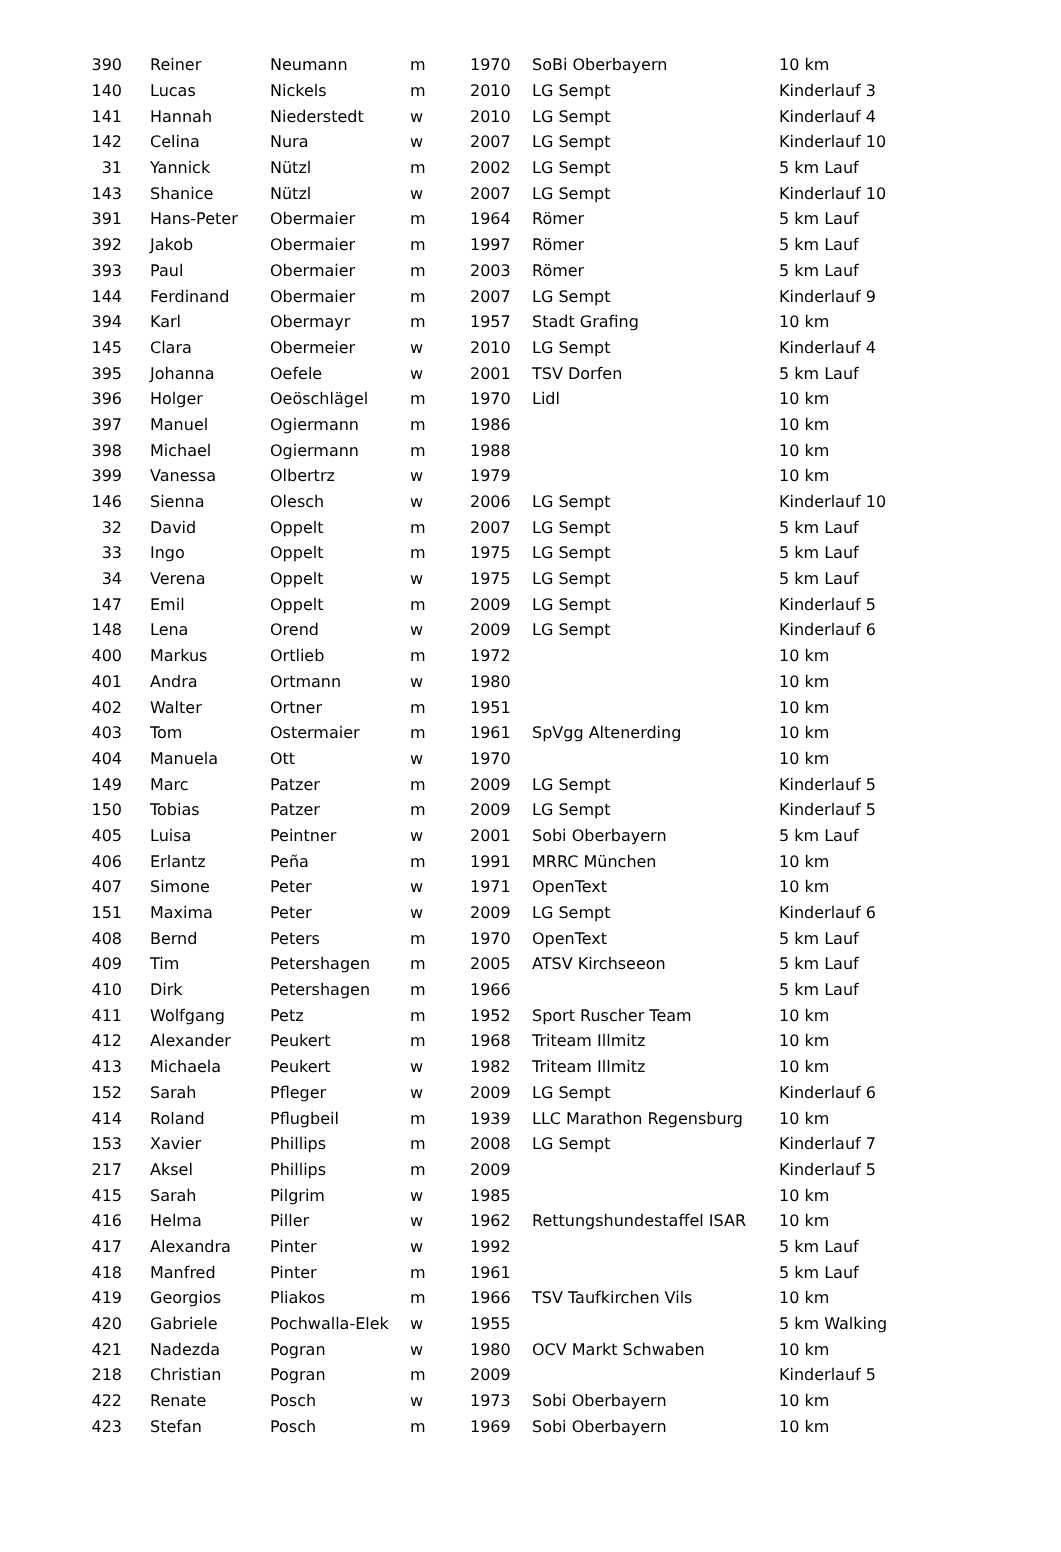| 390 | Reiner | Neumann | m | 1970 | SoBi Oberbayern | 10 km |
| 140 | Lucas | Nickels | m | 2010 | LG Sempt | Kinderlauf 3 |
| 141 | Hannah | Niederstedt | w | 2010 | LG Sempt | Kinderlauf 4 |
| 142 | Celina | Nura | w | 2007 | LG Sempt | Kinderlauf 10 |
| 31 | Yannick | Nützl | m | 2002 | LG Sempt | 5 km Lauf |
| 143 | Shanice | Nützl | w | 2007 | LG Sempt | Kinderlauf 10 |
| 391 | Hans-Peter | Obermaier | m | 1964 | Römer | 5 km Lauf |
| 392 | Jakob | Obermaier | m | 1997 | Römer | 5 km Lauf |
| 393 | Paul | Obermaier | m | 2003 | Römer | 5 km Lauf |
| 144 | Ferdinand | Obermaier | m | 2007 | LG Sempt | Kinderlauf 9 |
| 394 | Karl | Obermayr | m | 1957 | Stadt Grafing | 10 km |
| 145 | Clara | Obermeier | w | 2010 | LG Sempt | Kinderlauf 4 |
| 395 | Johanna | Oefele | w | 2001 | TSV Dorfen | 5 km Lauf |
| 396 | Holger | Oeöschlägel | m | 1970 | Lidl | 10 km |
| 397 | Manuel | Ogiermann | m | 1986 | | 10 km |
| 398 | Michael | Ogiermann | m | 1988 | | 10 km |
| 399 | Vanessa | Olbertrz | w | 1979 | | 10 km |
| 146 | Sienna | Olesch | w | 2006 | LG Sempt | Kinderlauf 10 |
| 32 | David | Oppelt | m | 2007 | LG Sempt | 5 km Lauf |
| 33 | Ingo | Oppelt | m | 1975 | LG Sempt | 5 km Lauf |
| 34 | Verena | Oppelt | w | 1975 | LG Sempt | 5 km Lauf |
| 147 | Emil | Oppelt | m | 2009 | LG Sempt | Kinderlauf 5 |
| 148 | Lena | Orend | w | 2009 | LG Sempt | Kinderlauf 6 |
| 400 | Markus | Ortlieb | m | 1972 | | 10 km |
| 401 | Andra | Ortmann | w | 1980 | | 10 km |
| 402 | Walter | Ortner | m | 1951 | | 10 km |
| 403 | Tom | Ostermaier | m | 1961 | SpVgg Altenerding | 10 km |
| 404 | Manuela | Ott | w | 1970 | | 10 km |
| 149 | Marc | Patzer | m | 2009 | LG Sempt | Kinderlauf 5 |
| 150 | Tobias | Patzer | m | 2009 | LG Sempt | Kinderlauf 5 |
| 405 | Luisa | Peintner | w | 2001 | Sobi Oberbayern | 5 km Lauf |
| 406 | Erlantz | Peña | m | 1991 | MRRC München | 10 km |
| 407 | Simone | Peter | w | 1971 | OpenText | 10 km |
| 151 | Maxima | Peter | w | 2009 | LG Sempt | Kinderlauf 6 |
| 408 | Bernd | Peters | m | 1970 | OpenText | 5 km Lauf |
| 409 | Tim | Petershagen | m | 2005 | ATSV Kirchseeon | 5 km Lauf |
| 410 | Dirk | Petershagen | m | 1966 | | 5 km Lauf |
| 411 | Wolfgang | Petz | m | 1952 | Sport Ruscher Team | 10 km |
| 412 | Alexander | Peukert | m | 1968 | Triteam Illmitz | 10 km |
| 413 | Michaela | Peukert | w | 1982 | Triteam Illmitz | 10 km |
| 152 | Sarah | Pfleger | w | 2009 | LG Sempt | Kinderlauf 6 |
| 414 | Roland | Pflugbeil | m | 1939 | LLC Marathon Regensburg | 10 km |
| 153 | Xavier | Phillips | m | 2008 | LG Sempt | Kinderlauf 7 |
| 217 | Aksel | Phillips | m | 2009 | | Kinderlauf 5 |
| 415 | Sarah | Pilgrim | w | 1985 | | 10 km |
| 416 | Helma | Piller | w | 1962 | Rettungshundestaffel ISAR | 10 km |
| 417 | Alexandra | Pinter | w | 1992 | | 5 km Lauf |
| 418 | Manfred | Pinter | m | 1961 | | 5 km Lauf |
| 419 | Georgios | Pliakos | m | 1966 | TSV Taufkirchen Vils | 10 km |
| 420 | Gabriele | Pochwalla-Elek | w | 1955 | | 5 km Walking |
| 421 | Nadezda | Pogran | w | 1980 | OCV Markt Schwaben | 10 km |
| 218 | Christian | Pogran | m | 2009 | | Kinderlauf 5 |
| 422 | Renate | Posch | w | 1973 | Sobi Oberbayern | 10 km |
| 423 | Stefan | Posch | m | 1969 | Sobi Oberbayern | 10 km |